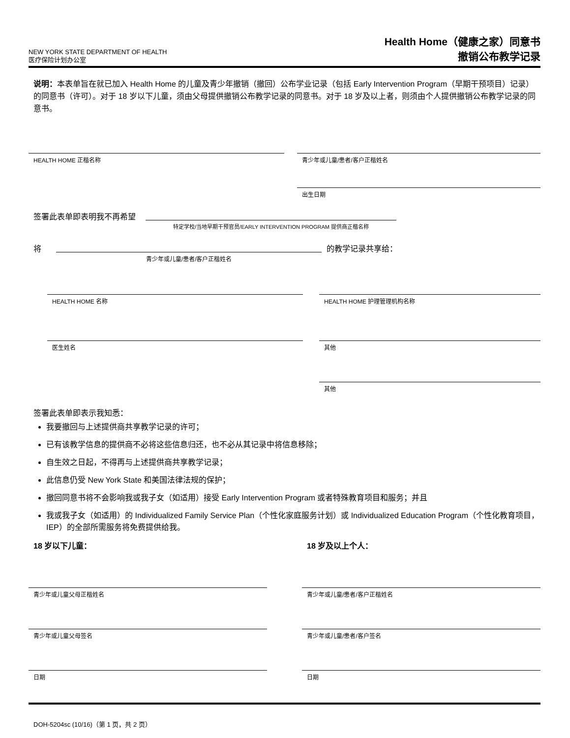NEW YORK STATE DEPARTMENT OF HEALTH
医疗保险计划办公室
Health Home（健康之家）同意书
撤销公布教学记录
说明：本表单旨在就已加入 Health Home 的儿童及青少年撤销（撤回）公布学业记录（包括 Early Intervention Program（早期干预项目）记录）的同意书（许可）。对于 18 岁以下儿童，须由父母提供撤销公布教学记录的同意书。对于 18 岁及以上者，则须由个人提供撤销公布教学记录的同意书。
HEALTH HOME 正楷名称 青少年或儿童/患者/客户正楷姓名
出生日期
签署此表单即表明我不再希望
特定学校/当地早期干预官员/EARLY INTERVENTION PROGRAM 提供商正楷名称
将
青少年或儿童/患者/客户正楷姓名
的教学记录共享给：
HEALTH HOME 名称 HEALTH HOME 护理管理机构名称
医生姓名 其他
其他
签署此表单即表示我知悉：
我要撤回与上述提供商共享教学记录的许可；
已有该教学信息的提供商不必将这些信息归还，也不必从其记录中将信息移除；
自生效之日起，不得再与上述提供商共享教学记录；
此信息仍受 New York State 和美国法律法规的保护；
撤回同意书将不会影响我或我子女（如适用）接受 Early Intervention Program 或者特殊教育项目和服务；并且
我或我子女（如适用）的 Individualized Family Service Plan（个性化家庭服务计划）或 Individualized Education Program（个性化教育项目，IEP）的全部所需服务将免费提供给我。
18 岁以下儿童： 18 岁及以上个人：
青少年或儿童父母正楷姓名 青少年或儿童/患者/客户正楷姓名
青少年或儿童父母签名 青少年或儿童/患者/客户签名
日期 日期
DOH-5204sc (10/16)（第 1 页，共 2 页）